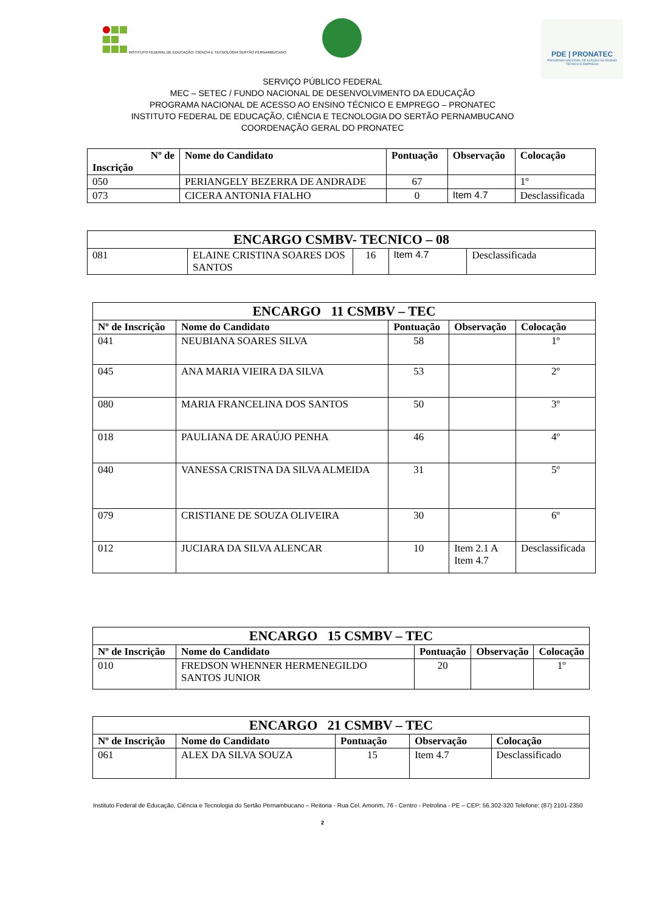INSTITUTO FEDERAL DE EDUCAÇÃO, CIÊNCIA E TECNOLOGIA SERTÃO PERNAMBUCANO
PDE | PRONATEC
PROGRAMA NACIONAL DE ACESSO AO ENSINO TÉCNICO E EMPREGO
SERVIÇO PÚBLICO FEDERAL
MEC – SETEC / FUNDO NACIONAL DE DESENVOLVIMENTO DA EDUCAÇÃO
PROGRAMA NACIONAL DE ACESSO AO ENSINO TÉCNICO E EMPREGO – PRONATEC
INSTITUTO FEDERAL DE EDUCAÇÃO, CIÊNCIA E TECNOLOGIA DO SERTÃO PERNAMBUCANO
COORDENAÇÃO GERAL DO PRONATEC
| Nº de Inscrição | Nome do Candidato | Pontuação | Observação | Colocação |
| --- | --- | --- | --- | --- |
| 050 | PERIANGELY BEZERRA DE ANDRADE | 67 | | 1º |
| 073 | CICERA ANTONIA FIALHO | 0 | Item 4.7 | Desclassificada |
| ENCARGO CSMBV- TECNICO – 08 | | | | |
| 081 | ELAINE CRISTINA SOARES DOS SANTOS | 16 | Item 4.7 | Desclassificada |
| ENCARGO 11 CSMBV – TEC | | | | |
| Nº de Inscrição | Nome do Candidato | Pontuação | Observação | Colocação |
| 041 | NEUBIANA SOARES SILVA | 58 | | 1º |
| 045 | ANA MARIA VIEIRA DA SILVA | 53 | | 2º |
| 080 | MARIA FRANCELINA DOS SANTOS | 50 | | 3º |
| 018 | PAULIANA DE ARAÚJO PENHA | 46 | | 4º |
| 040 | VANESSA CRISTNA DA SILVA ALMEIDA | 31 | | 5º |
| 079 | CRISTIANE DE SOUZA OLIVEIRA | 30 | | 6º |
| 012 | JUCIARA DA SILVA ALENCAR | 10 | Item 2.1 A Item 4.7 | Desclassificada |
| ENCARGO 15 CSMBV – TEC | | | | |
| Nº de Inscrição | Nome do Candidato | Pontuação | Observação | Colocação |
| 010 | FREDSON WHENNER HERMENEGILDO SANTOS JUNIOR | 20 | | 1º |
| ENCARGO 21 CSMBV – TEC | | | | |
| Nº de Inscrição | Nome do Candidato | Pontuação | Observação | Colocação |
| 061 | ALEX DA SILVA SOUZA | 15 | Item 4.7 | Desclassificado |
Instituto Federal de Educação, Ciência e Tecnologia do Sertão Pernambucano – Reitoria - Rua Cel. Amorim, 76 - Centro - Petrolina - PE – CEP: 56.302-320 Telefone: (87) 2101-2350
2